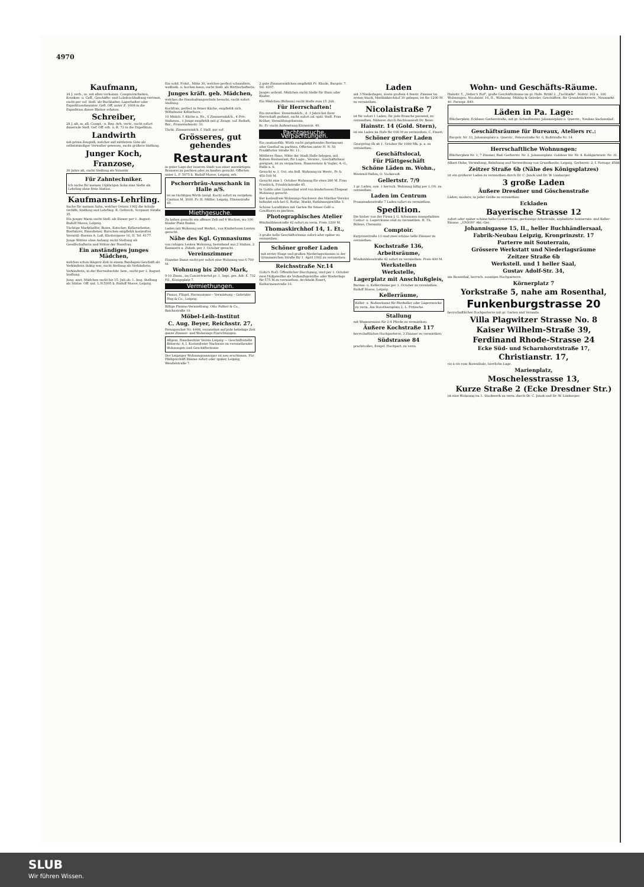4970
Kaufmann,
34 J. verh., m. mit allen vorkomm. Comptoirarbeiten, Kranken- u. Caff., Geschäfts- und Lohnbuchhaltung vertraut, sucht per sof. Stell. als Buchhalter, Lagerhalter oder Expeditionsbeamter. Gefl. Off. unter Z. 1608 in die Expedition dieses Blattes erbeten.
Schreiber,
28 J. alt, m. all. Compt.- u. Reg.-Arb. vertr., sucht sofort dauernde Stell. Gef. Off. erb. u. R. 73 in die Expedition.
Landwirth
mit prima Zeugniß, welcher auf mittlerem Gute als selbstständiger Verwalter gewesen, sucht größere Stellung.
Junger Koch,
Franzose,
30 Jahre alt, sucht Stellung als Volontär.
Für Zahntechniker.
Ich suche für meinen 16jährigen Sohn eine Stelle als Lehrling ohne freie Station.
Kaufmanns-Lehrling.
Suche für meinen Sohn, welcher Ostern 1902 die Schule verläßt, Stellung und Lehrling. R. Oeltzsch, Torgauer Straße 35.
Ein junger Mann sucht Stell. als Diener per 1. August. Rudolf Mosse, Leipzig.
Tüchtige Markthelfer, Boten, Kutscher, Kellerarbeiter, Bierfahrer, Hausdiener, Burschen empfiehlt kostenfrei Vermittl.-Bureau A. Loß, Klostergasse 16, II. Tel. 4177.
Junge Wittwe ohne Anhang sucht Stellung als Gesellschafterin und Stütze der Hausfrau.
Ein anständiges junges Mädchen,
welches schon längere Zeit in einem Bandagen-Geschäft als Verkäuferin thätig war, sucht Stellung als Verkäuferin.
Verkäuferin, in der Herrenbuchbr. bew., sucht per 1. August Stellung.
Jung. anst. Mädchen sucht bis 15. Juli ob. 1. Aug. Stellung als Stütze. Off. unt. L.N.5095 b. Rudolf Mosse, Leipzig.
Ein solid. Fräul., Mitte 30, welches perfect schneidern, weißnäh. u. kochen kann, sucht Stell. als Wirthschafterin.
Junges kräft. geb. Mädchen,
welches die Haushaltungsschule besucht, sucht sofort Stellung.
Kochfrau, perfect in feiner Küche, empfiehlt sich. Wilhelmine Kelterborn.
10 Mädch. f. Küche u. Hs., 6 Zimmermädch., 4 Priv.-Stubenm., 1 Junge empfiehlt mit g. Zeugn. sof. Reibelt, Bur., Promenadenstr. 31.
Tücht. Zimmermädch. f. Stell. per sof.
Grösseres, gut gehendes
Restaurant
in guter Lage der inneren Stadt von einer auswärtigen Brauerei zu pachten oder zu kaufen gesucht. Offerten unter L. F. 5075 b. Rudolf Mosse, Leipzig, erb.
Pschorrbräu-Ausschank in Halle a/S.
ist an tüchtigen Wirth (mögl. Koch) sofort zu vergeben. Caution M. 3000. Fr. H. Müller, Leipzig, Elisenstraße 49.
Miethgesuche.
Zu leihen gesucht ein offenes Zelt auf 4 Wochen, wo 100 Kinder Platz finden.
Laden mit Wohnung und Werkst., von Kinderlosen Leuten gesucht.
Nähe des Kgl. Gymnasiums
von ruhigen Leuten Wohnung, bestehend aus 2 Stuben, 2 Kammern u. Zubeh. per 1. October gesucht.
Vereinszimmer
Einzelne Dame sucht per sofort eine Wohnung von 6-700 M.
Wohnung bis 2000 Mark,
9-10 Zimm., im Concertviertel pr. 1. Sept. ges. Adr. E. 732 Fil., Königsplatz 7.
Vermiethungen.
Pianos, Flügel, Harmoniums – Vermietung – Gebrüder Hug & Co., Leipzig.
Billige Pianino-Vermiethung. Otto Poltter & Co., Reichsstraße 10.
Möbel-Leih-Institut
C. Aug. Beyer, Reichsstr. 27,
Fernsprecher Nr. 4408, vermiethet auf jede beliebige Zeit ganze Zimmer- und Wohnungs-Einrichtungen.
Allgem. Hausbesitzer Verein Leipzig — Geschäftsstelle Ritterstr. 4, I. Kostenfreier Nachweis zu vermiethender Wohnungen und Geschäftsräume.
Der Leipziger Wohnungsanzeiger ist neu erschienen. Für Plättgeschäft Räume sofort oder später, Leipzig, Wendelstraße 7.
2 gute Zimmermädchen empfiehlt Fr. Rhode, Burgstr. 7. Tel. 4397.
Junges ordentl. Mädchen sucht Stelle für Haus oder Kinder.
Ein Mädchen (Böhmin) sucht Stelle zum 15. Juli.
Für Herrschaften!
Ein zuverläss. Dienstmädch., d. 3 Jahre bei ihrer Herrschaft gedient, sucht sofort od. spät. Stell. Frau Kröber, Vermittlungsbureau.
Kr. Fr. sucht Aufwartung Körnerstr. 49.
Pachtgesuche. Verpachtungen.
Ein cautionsfäh. Wirth sucht gutgehendes Restaurant oder Gasthof zu pachten. Offerten unter H. N. 50 Frankfurter Straße Nr. 11.
Mittleres Haus, Mitte der Stadt Halle belegen, mit flottem Restaurant, für Logis-, Vereins-, Geschäftshaus geeignet, ist zu verpachten. Haasenstein & Vogler, A.-G., Halle a. S.
Gesucht w. 1. Oct. ein fedl. Wohnung im Westv., Pr. b. 450-500 M.
Gesucht zum 1. October Wohnung für etwa 280 M. Frau Friedrich, Friedrichstraße 45.
In Gohlis oder Lindenthal wird von kinderlosem Ehepaar Wohnung gesucht.
Der kostenfreie Wohnungs-Nachweis des Miether-Vereins befindet sich bei G. Bothe, Markt, Rathhausgewölbe 3.
Schöne Localitäten mit Garten für feines Café u. Conditorei zu pachten.
Photographisches Atelier
Windmühlenstraße 42 sofort zu verm. Preis 1200 M.
Thomaskirchhof 14, 1. Et.,
3 große helle Geschäftsräume sofort oder später zu vermiethen.
Schöner großer Laden
mit erster Etage und großen Niederlagsräumen in der Grimmaischen Straße für 1. April 1902 zu vermiethen.
Reichsstraße Nr.14
(Löhr's Hof). Öffentlicher Durchgang, sind per 1. October zwei Hofgewölbe als Verkaufsgewölbe oder Niederlage für 575 M zu vermiethen. Architekt Einert, Katharinenstraße 16.
Laden
mit 3 Niederlagen, sowie großem 4 fenstr. Zimmer im ersten Stock, Matthäikirchhof 30 gelegen, ist für 1200 M zu vermiethen.
Nicolaistraße 7
ist für sofort 1 Laden, für jede Branche passend, zu vermiethen. Näheres durch Rechtsanwalt Dr. Beier.
Hainstr. 14 (Gold. Stern),
ist ein Laden im Hofe für 600 M zu vermiethen. C. Einert.
Schöner großer Laden
Georgiring 6b ab 1. October für 1000 Mk. p. a. zu vermiethen.
Geschäftslocal,
Für Plättgeschäft
Schöne Läden m. Wohn.,
Westend-Hallen, O. Vockerodt.
Gellertstr. 7/9
1 gr. Laden, sow. 1 herrsch. Wohnung billig per 1./10. zu vermiethen.
Laden im Centrum
Promenadenstraße 7 Laden sofort zu vermiethen.
Spedition.
Die bisher von der Firma J. G. Schumann innegehabten Contor- u. Lagerräume sind zu vermiethen. H. Th. Böhme, Chemnitz.
Comptoir.
Kurprinzstraße 13 sind zwei schöne helle Zimmer zu vermiethen.
Kochstraße 136,
Arbeitsräume,
Windmühlenstraße 42 sofort zu vermiethen. Preis 400 M.
Werkstellen
Werkstelle,
Lagerplatz mit Anschlußgleis,
Bureau- u. Kellerräume per 1. October zu vermiethen. Rudolf Mosse, Leipzig.
Kellerräume,
Keller- u. Bodenräume für Bierkeller oder Lagerzwecke zu verm. Am Dorotheenplatz 2, L. Fritzsche.
Stallung
mit Wagenremise für 2-4 Pferde zu vermiethen.
Äußere Kochstraße 117
herrschaftliches Hochparterre, 3 Zimmer zu vermiethen.
Südstrasse 84
prachtvolles, freigel. Hochpart. zu verm.
Wohn- und Geschäfts-Räume.
Hainstr. 5, „Vetter's Hof", große Geschäftsräume im gr. Hofe. Brühl 2, „Tuchhalle". Südstr. 102 u. 106 Wohnungen. Nicolaistr. 16, II., Wohnung. Mühlig & Geissler, Geschäftsst. für Grundstücksverw., Neumarkt 40. Fernspr. 849.
Läden in Pa. Lage:
Blücherplatz, Eckhaus Gerberstraße, mit gr. Schaufenster. Johannisplatz u. Querstr., Neubau Sachsenhof.
Geschäftsräume für Bureaux, Ateliers rc.:
Burgstr. Nr. 33, Johannisplatz u. Querstr., Petersstraße Nr. 6, Roßstraße Nr. 14.
Herrschaftliche Wohnungen:
Blücherplatz Nr. 1, 7 Zimmer, Bad. Gerberstr. Nr. 2. Johannisplatz. Gohliser Str. Nr. 8. Kohlgartenstr. Nr. 31.
Albert Hube, Verwaltung, Beleihung und Verwerthung von Grundbesitz, Leipzig, Gerberstr. 2, I. Fernspr. 8588
Zeitzer Straße 6b (Nähe des Königsplatzes)
ist ein größerer Laden zu vermiethen durch Dr. C. Junck und Dr. W. Limburger.
3 große Laden
Äußere Dresdner und Göschenstraße
Läden, modern, in jeder Größe zu vermiethen.
Eckladen
Bayerische Strasse 12
sofort oder später schöne helle Contorräume, geräumige Arbeitssäle, asphaltirte Souterrain- und Keller-Räume. „UNION" Akt.-Ges.
Johannisgasse 15, II., heller Buchhändlersaal,
Fabrik-Neubau Leipzig, Kronprinzstr. 17
Parterre mit Souterrain,
Grössere Werkstatt und Niederlagsräume
Zeitzer Straße 6b
Werkstell. und 1 heller Saal,
Gustav Adolf-Str. 34,
am Rosenthal, herrsch. sonniges Hochparterre.
Körnerplatz 7
Yorkstraße 5, nahe am Rosenthal,
Funkenburgstrasse 20
herrschaftliches Hochparterre mit gr. Garten und Veranda.
Villa Plagwitzer Strasse No. 8
Kaiser Wilhelm-Straße 39,
Ferdinand Rhode-Strasse 24
Ecke Süd- und Scharnhorststraße 17,
Christianstr. 17,
vis-à-vis vom Rosenthale, herrliche Lage.
Marienplatz,
Moschelesstrasse 13,
Kurze Straße 2 (Ecke Dresdner Str.)
ist eine Wohnung im 1. Stockwerk zu verm. durch Dr. C. Junck und Dr. W. Limburger.
SLUB
Wir führen Wissen.